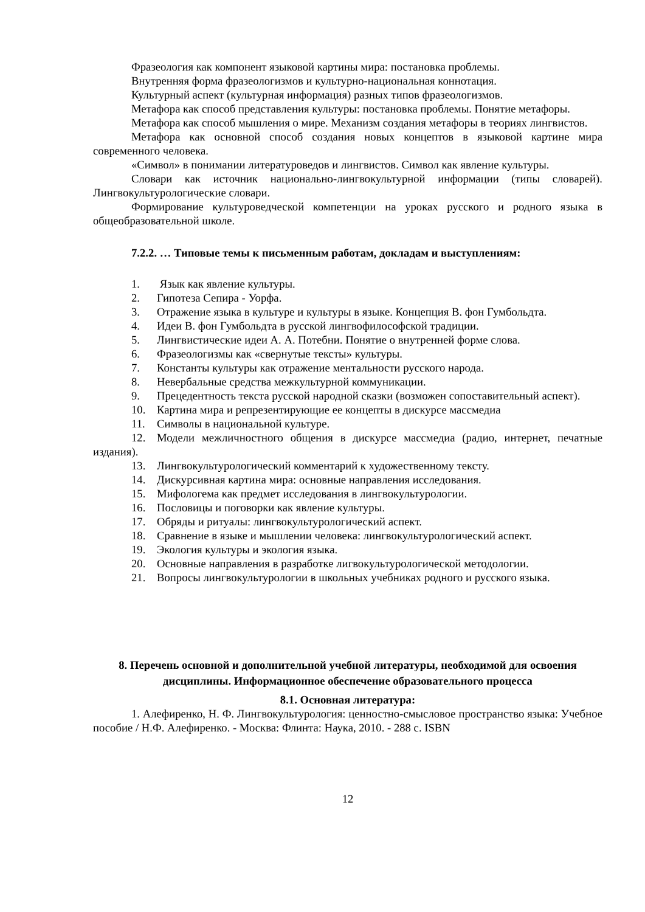Фразеология как компонент языковой картины мира: постановка проблемы.
Внутренняя форма фразеологизмов и культурно-национальная коннотация.
Культурный аспект (культурная информация) разных типов фразеологизмов.
Метафора как способ представления культуры: постановка проблемы. Понятие метафоры.
Метафора как способ мышления о мире. Механизм создания метафоры в теориях лингвистов.
Метафора как основной способ создания новых концептов в языковой картине мира современного человека.
«Символ» в понимании литературоведов и лингвистов. Символ как явление культуры.
Словари как источник национально-лингвокультурной информации (типы словарей). Лингвокультурологические словари.
Формирование культуроведческой компетенции на уроках русского и родного языка в общеобразовательной школе.
7.2.2. … Типовые темы к письменным работам, докладам и выступлениям:
1. Язык как явление культуры.
2. Гипотеза Сепира - Уорфа.
3. Отражение языка в культуре и культуры в языке. Концепция В. фон Гумбольдта.
4. Идеи В. фон Гумбольдта в русской лингвофилософской традиции.
5. Лингвистические идеи А. А. Потебни. Понятие о внутренней форме слова.
6. Фразеологизмы как «свернутые тексты» культуры.
7. Константы культуры как отражение ментальности русского народа.
8. Невербальные средства межкультурной коммуникации.
9. Прецедентность текста русской народной сказки (возможен сопоставительный аспект).
10. Картина мира и репрезентирующие ее концепты в дискурсе массмедиа
11. Символы в национальной культуре.
12. Модели межличностного общения в дискурсе массмедиа (радио, интернет, печатные издания).
13. Лингвокультурологический комментарий к художественному тексту.
14. Дискурсивная картина мира: основные направления исследования.
15. Мифологема как предмет исследования в лингвокультурологии.
16. Пословицы и поговорки как явление культуры.
17. Обряды и ритуалы: лингвокультурологический аспект.
18. Сравнение в языке и мышлении человека: лингвокультурологический аспект.
19. Экология культуры и экология языка.
20. Основные направления в разработке лигвокультурологической методологии.
21. Вопросы лингвокультурологии в школьных учебниках родного и русского языка.
8. Перечень основной и дополнительной учебной литературы, необходимой для освоения дисциплины. Информационное обеспечение образовательного процесса
8.1. Основная литература:
1. Алефиренко, Н. Ф. Лингвокультурология: ценностно-смысловое пространство языка: Учебное пособие / Н.Ф. Алефиренко. - Москва: Флинта: Наука, 2010. - 288 с. ISBN
12